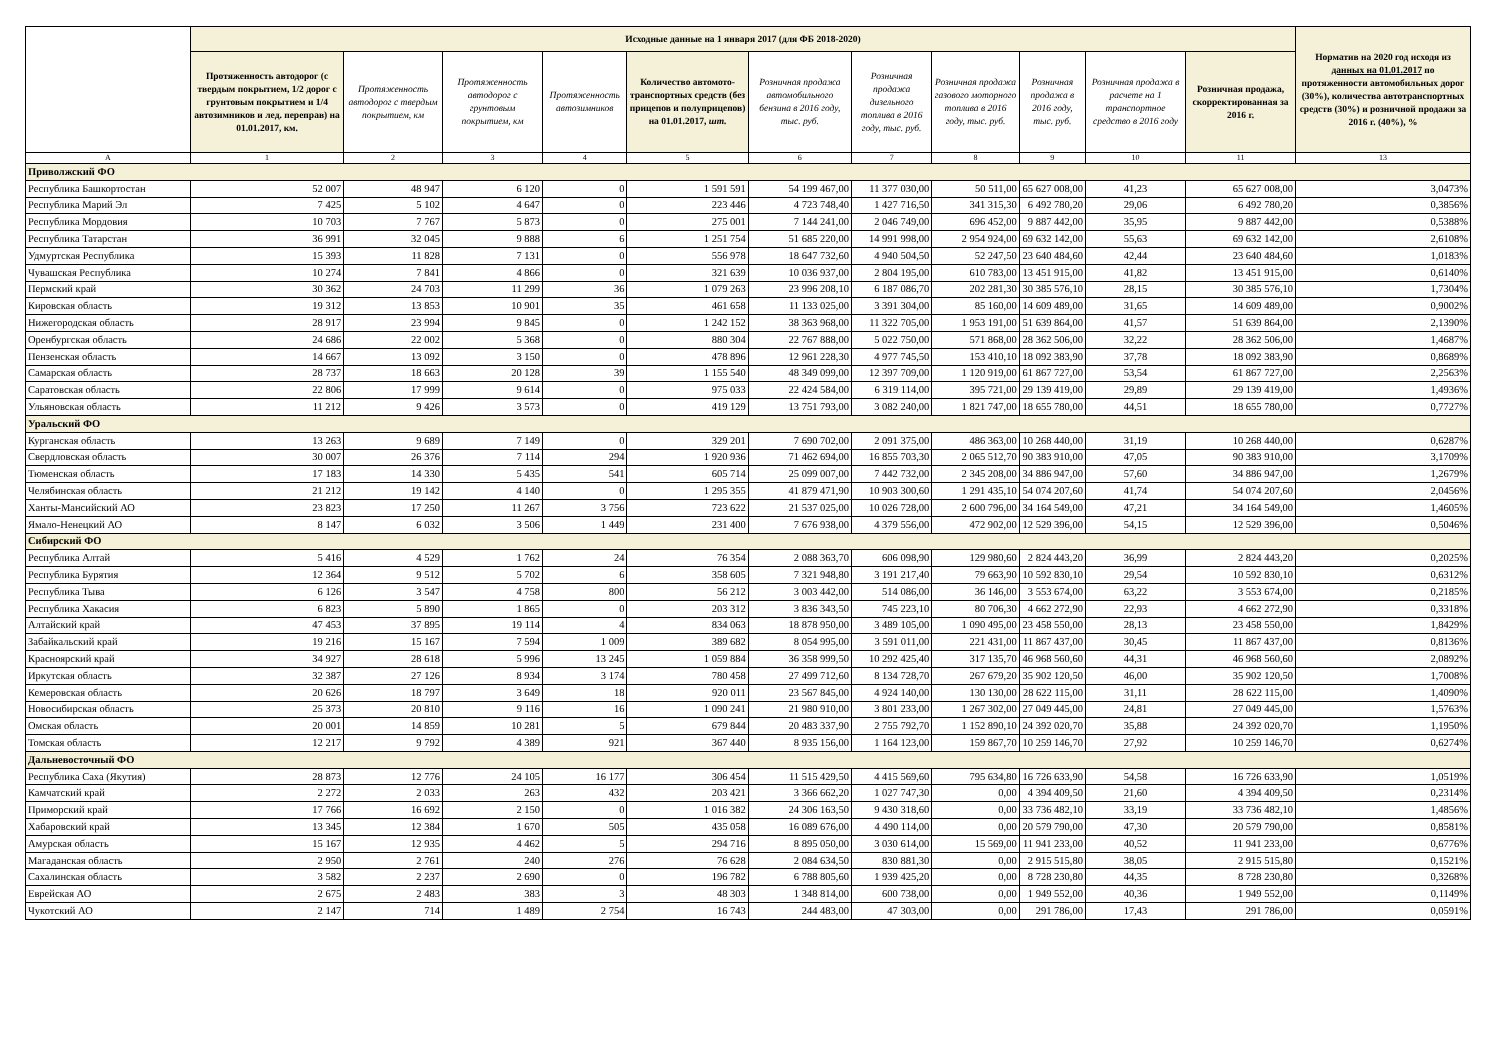| | Исходные данные на 1 января 2017 (для ФБ 2018-2020) | | | | | | | | | | | Норматив на 2020 год исходя из данных на 01.01.2017 по протяженности автомобильных дорог (30%), количества автотранспортных средств (30%) и розничной продажи за 2016 г. (40%), % |
| --- | --- | --- | --- | --- | --- | --- | --- | --- | --- | --- | --- | --- |
| | Протяженность автодорог (с твердым покрытием, 1/2 дорог с грунтовым покрытием и 1/4 автозимников и лед. переправ) на 01.01.2017, км. | Протяженность автодорог с твердым покрытием, км | Протяженность автодорог с грунтовым покрытием, км | Протяженность автозимников | Количество автомото-транспортных средств (без прицепов и полуприцепов) на 01.01.2017, шт. | Розничная продажа автомобильного бензина в 2016 году, тыс. руб. | Розничная продажа дизельного топлива в 2016 году, тыс. руб. | Розничная продажа газового моторного топлива в 2016 году, тыс. руб. | Розничная продажа в 2016 году, тыс. руб. | Розничная продажа в расчете на 1 транспортное средство в 2016 году | Розничная продажа, скорректированная за 2016 г. | |
| A | 1 | 2 | 3 | 4 | 5 | 6 | 7 | 8 | 9 | 10 | 11 | 13 |
| Приволжский ФО | | | | | | | | | | | | |
| Республика Башкортостан | 52 007 | 48 947 | 6 120 | 0 | 1 591 591 | 54 199 467,00 | 11 377 030,00 | 50 511,00 | 65 627 008,00 | 41,23 | 65 627 008,00 | 3,0473% |
| Республика Марий Эл | 7 425 | 5 102 | 4 647 | 0 | 223 446 | 4 723 748,40 | 1 427 716,50 | 341 315,30 | 6 492 780,20 | 29,06 | 6 492 780,20 | 0,3856% |
| Республика Мордовия | 10 703 | 7 767 | 5 873 | 0 | 275 001 | 7 144 241,00 | 2 046 749,00 | 696 452,00 | 9 887 442,00 | 35,95 | 9 887 442,00 | 0,5388% |
| Республика Татарстан | 36 991 | 32 045 | 9 888 | 6 | 1 251 754 | 51 685 220,00 | 14 991 998,00 | 2 954 924,00 | 69 632 142,00 | 55,63 | 69 632 142,00 | 2,6108% |
| Удмуртская Республика | 15 393 | 11 828 | 7 131 | 0 | 556 978 | 18 647 732,60 | 4 940 504,50 | 52 247,50 | 23 640 484,60 | 42,44 | 23 640 484,60 | 1,0183% |
| Чувашская Республика | 10 274 | 7 841 | 4 866 | 0 | 321 639 | 10 036 937,00 | 2 804 195,00 | 610 783,00 | 13 451 915,00 | 41,82 | 13 451 915,00 | 0,6140% |
| Пермский край | 30 362 | 24 703 | 11 299 | 36 | 1 079 263 | 23 996 208,10 | 6 187 086,70 | 202 281,30 | 30 385 576,10 | 28,15 | 30 385 576,10 | 1,7304% |
| Кировская область | 19 312 | 13 853 | 10 901 | 35 | 461 658 | 11 133 025,00 | 3 391 304,00 | 85 160,00 | 14 609 489,00 | 31,65 | 14 609 489,00 | 0,9002% |
| Нижегородская область | 28 917 | 23 994 | 9 845 | 0 | 1 242 152 | 38 363 968,00 | 11 322 705,00 | 1 953 191,00 | 51 639 864,00 | 41,57 | 51 639 864,00 | 2,1390% |
| Оренбургская область | 24 686 | 22 002 | 5 368 | 0 | 880 304 | 22 767 888,00 | 5 022 750,00 | 571 868,00 | 28 362 506,00 | 32,22 | 28 362 506,00 | 1,4687% |
| Пензенская область | 14 667 | 13 092 | 3 150 | 0 | 478 896 | 12 961 228,30 | 4 977 745,50 | 153 410,10 | 18 092 383,90 | 37,78 | 18 092 383,90 | 0,8689% |
| Самарская область | 28 737 | 18 663 | 20 128 | 39 | 1 155 540 | 48 349 099,00 | 12 397 709,00 | 1 120 919,00 | 61 867 727,00 | 53,54 | 61 867 727,00 | 2,2563% |
| Саратовская область | 22 806 | 17 999 | 9 614 | 0 | 975 033 | 22 424 584,00 | 6 319 114,00 | 395 721,00 | 29 139 419,00 | 29,89 | 29 139 419,00 | 1,4936% |
| Ульяновская область | 11 212 | 9 426 | 3 573 | 0 | 419 129 | 13 751 793,00 | 3 082 240,00 | 1 821 747,00 | 18 655 780,00 | 44,51 | 18 655 780,00 | 0,7727% |
| Уральский ФО | | | | | | | | | | | | |
| Курганская область | 13 263 | 9 689 | 7 149 | 0 | 329 201 | 7 690 702,00 | 2 091 375,00 | 486 363,00 | 10 268 440,00 | 31,19 | 10 268 440,00 | 0,6287% |
| Свердловская область | 30 007 | 26 376 | 7 114 | 294 | 1 920 936 | 71 462 694,00 | 16 855 703,30 | 2 065 512,70 | 90 383 910,00 | 47,05 | 90 383 910,00 | 3,1709% |
| Тюменская область | 17 183 | 14 330 | 5 435 | 541 | 605 714 | 25 099 007,00 | 7 442 732,00 | 2 345 208,00 | 34 886 947,00 | 57,60 | 34 886 947,00 | 1,2679% |
| Челябинская область | 21 212 | 19 142 | 4 140 | 0 | 1 295 355 | 41 879 471,90 | 10 903 300,60 | 1 291 435,10 | 54 074 207,60 | 41,74 | 54 074 207,60 | 2,0456% |
| Ханты-Мансийский АО | 23 823 | 17 250 | 11 267 | 3 756 | 723 622 | 21 537 025,00 | 10 026 728,00 | 2 600 796,00 | 34 164 549,00 | 47,21 | 34 164 549,00 | 1,4605% |
| Ямало-Ненецкий АО | 8 147 | 6 032 | 3 506 | 1 449 | 231 400 | 7 676 938,00 | 4 379 556,00 | 472 902,00 | 12 529 396,00 | 54,15 | 12 529 396,00 | 0,5046% |
| Сибирский ФО | | | | | | | | | | | | |
| Республика Алтай | 5 416 | 4 529 | 1 762 | 24 | 76 354 | 2 088 363,70 | 606 098,90 | 129 980,60 | 2 824 443,20 | 36,99 | 2 824 443,20 | 0,2025% |
| Республика Бурятия | 12 364 | 9 512 | 5 702 | 6 | 358 605 | 7 321 948,80 | 3 191 217,40 | 79 663,90 | 10 592 830,10 | 29,54 | 10 592 830,10 | 0,6312% |
| Республика Тыва | 6 126 | 3 547 | 4 758 | 800 | 56 212 | 3 003 442,00 | 514 086,00 | 36 146,00 | 3 553 674,00 | 63,22 | 3 553 674,00 | 0,2185% |
| Республика Хакасия | 6 823 | 5 890 | 1 865 | 0 | 203 312 | 3 836 343,50 | 745 223,10 | 80 706,30 | 4 662 272,90 | 22,93 | 4 662 272,90 | 0,3318% |
| Алтайский край | 47 453 | 37 895 | 19 114 | 4 | 834 063 | 18 878 950,00 | 3 489 105,00 | 1 090 495,00 | 23 458 550,00 | 28,13 | 23 458 550,00 | 1,8429% |
| Забайкальский край | 19 216 | 15 167 | 7 594 | 1 009 | 389 682 | 8 054 995,00 | 3 591 011,00 | 221 431,00 | 11 867 437,00 | 30,45 | 11 867 437,00 | 0,8136% |
| Красноярский край | 34 927 | 28 618 | 5 996 | 13 245 | 1 059 884 | 36 358 999,50 | 10 292 425,40 | 317 135,70 | 46 968 560,60 | 44,31 | 46 968 560,60 | 2,0892% |
| Иркутская область | 32 387 | 27 126 | 8 934 | 3 174 | 780 458 | 27 499 712,60 | 8 134 728,70 | 267 679,20 | 35 902 120,50 | 46,00 | 35 902 120,50 | 1,7008% |
| Кемеровская область | 20 626 | 18 797 | 3 649 | 18 | 920 011 | 23 567 845,00 | 4 924 140,00 | 130 130,00 | 28 622 115,00 | 31,11 | 28 622 115,00 | 1,4090% |
| Новосибирская область | 25 373 | 20 810 | 9 116 | 16 | 1 090 241 | 21 980 910,00 | 3 801 233,00 | 1 267 302,00 | 27 049 445,00 | 24,81 | 27 049 445,00 | 1,5763% |
| Омская область | 20 001 | 14 859 | 10 281 | 5 | 679 844 | 20 483 337,90 | 2 755 792,70 | 1 152 890,10 | 24 392 020,70 | 35,88 | 24 392 020,70 | 1,1950% |
| Томская область | 12 217 | 9 792 | 4 389 | 921 | 367 440 | 8 935 156,00 | 1 164 123,00 | 159 867,70 | 10 259 146,70 | 27,92 | 10 259 146,70 | 0,6274% |
| Дальневосточный ФО | | | | | | | | | | | | |
| Республика Саха (Якутия) | 28 873 | 12 776 | 24 105 | 16 177 | 306 454 | 11 515 429,50 | 4 415 569,60 | 795 634,80 | 16 726 633,90 | 54,58 | 16 726 633,90 | 1,0519% |
| Камчатский край | 2 272 | 2 033 | 263 | 432 | 203 421 | 3 366 662,20 | 1 027 747,30 | 0,00 | 4 394 409,50 | 21,60 | 4 394 409,50 | 0,2314% |
| Приморский край | 17 766 | 16 692 | 2 150 | 0 | 1 016 382 | 24 306 163,50 | 9 430 318,60 | 0,00 | 33 736 482,10 | 33,19 | 33 736 482,10 | 1,4856% |
| Хабаровский край | 13 345 | 12 384 | 1 670 | 505 | 435 058 | 16 089 676,00 | 4 490 114,00 | 0,00 | 20 579 790,00 | 47,30 | 20 579 790,00 | 0,8581% |
| Амурская область | 15 167 | 12 935 | 4 462 | 5 | 294 716 | 8 895 050,00 | 3 030 614,00 | 15 569,00 | 11 941 233,00 | 40,52 | 11 941 233,00 | 0,6776% |
| Магаданская область | 2 950 | 2 761 | 240 | 276 | 76 628 | 2 084 634,50 | 830 881,30 | 0,00 | 2 915 515,80 | 38,05 | 2 915 515,80 | 0,1521% |
| Сахалинская область | 3 582 | 2 237 | 2 690 | 0 | 196 782 | 6 788 805,60 | 1 939 425,20 | 0,00 | 8 728 230,80 | 44,35 | 8 728 230,80 | 0,3268% |
| Еврейская АО | 2 675 | 2 483 | 383 | 3 | 48 303 | 1 348 814,00 | 600 738,00 | 0,00 | 1 949 552,00 | 40,36 | 1 949 552,00 | 0,1149% |
| Чукотский АО | 2 147 | 714 | 1 489 | 2 754 | 16 743 | 244 483,00 | 47 303,00 | 0,00 | 291 786,00 | 17,43 | 291 786,00 | 0,0591% |